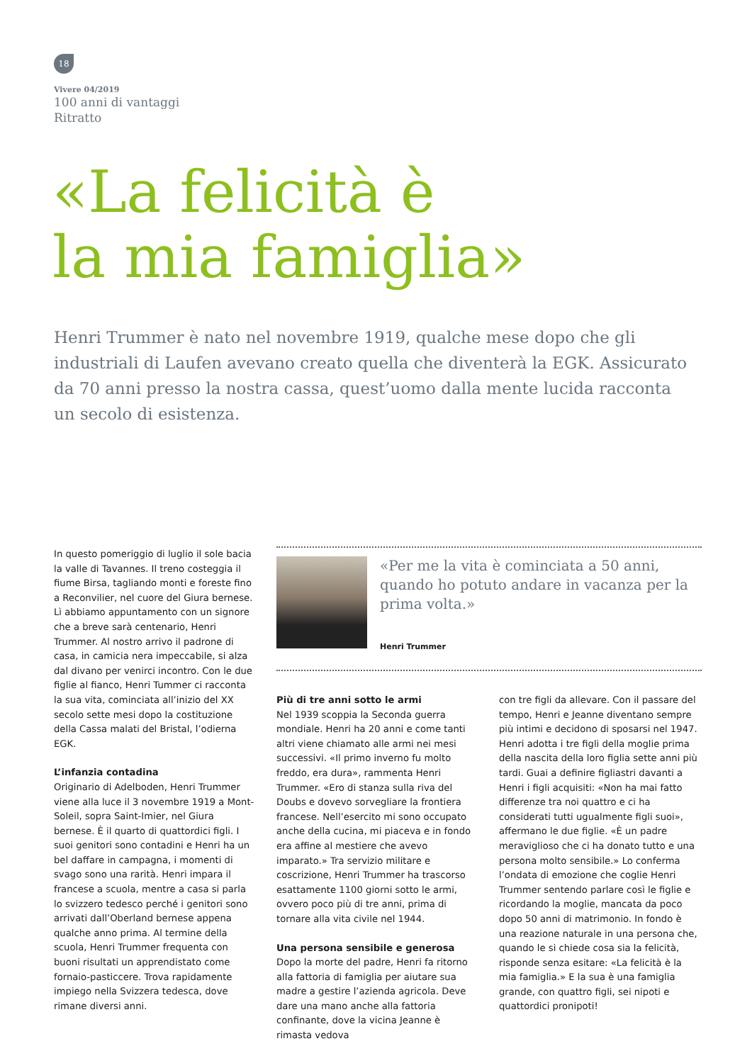18
Vivere 04/2019
100 anni di vantaggi
Ritratto
«La felicità è
la mia famiglia»
Henri Trummer è nato nel novembre 1919, qualche mese dopo che gli industriali di Laufen avevano creato quella che diventerà la EGK. Assicurato da 70 anni presso la nostra cassa, quest’uomo dalla mente lucida racconta un secolo di esistenza.
In questo pomeriggio di luglio il sole bacia la valle di Tavannes. Il treno costeggia il fiume Birsa, tagliando monti e foreste fino a Reconvilier, nel cuore del Giura bernese. Lì abbiamo appuntamento con un signore che a breve sarà centenario, Henri Trummer. Al nostro arrivo il padrone di casa, in camicia nera impeccabile, si alza dal divano per venirci incontro. Con le due figlie al fianco, Henri Tummer ci racconta la sua vita, cominciata all’inizio del XX secolo sette mesi dopo la costituzione della Cassa malati del Bristal, l’odierna EGK.
L’infanzia contadina
Originario di Adelboden, Henri Trummer viene alla luce il 3 novembre 1919 a Mont-Soleil, sopra Saint-Imier, nel Giura bernese. È il quarto di quattordici figli. I suoi genitori sono contadini e Henri ha un bel daffare in campagna, i momenti di svago sono una rarità. Henri impara il francese a scuola, mentre a casa si parla lo svizzero tedesco perché i genitori sono arrivati dall’Oberland bernese appena qualche anno prima. Al termine della scuola, Henri Trummer frequenta con buoni risultati un apprendistato come fornaio-pasticcere. Trova rapidamente impiego nella Svizzera tedesca, dove rimane diversi anni.
«Per me la vita è cominciata a 50 anni, quando ho potuto andare in vacanza per la prima volta.»
Henri Trummer
Più di tre anni sotto le armi
Nel 1939 scoppia la Seconda guerra mondiale. Henri ha 20 anni e come tanti altri viene chiamato alle armi nei mesi successivi. «Il primo inverno fu molto freddo, era dura», rammenta Henri Trummer. «Ero di stanza sulla riva del Doubs e dovevo sorvegliare la frontiera francese. Nell’esercito mi sono occupato anche della cucina, mi piaceva e in fondo era affine al mestiere che avevo imparato.» Tra servizio militare e coscrizione, Henri Trummer ha trascorso esattamente 1100 giorni sotto le armi, ovvero poco più di tre anni, prima di tornare alla vita civile nel 1944.
Una persona sensibile e generosa
Dopo la morte del padre, Henri fa ritorno alla fattoria di famiglia per aiutare sua madre a gestire l’azienda agricola. Deve dare una mano anche alla fattoria confinante, dove la vicina Jeanne è rimasta vedova
con tre figli da allevare. Con il passare del tempo, Henri e Jeanne diventano sempre più intimi e decidono di sposarsi nel 1947. Henri adotta i tre figli della moglie prima della nascita della loro figlia sette anni più tardi. Guai a definire figliastri davanti a Henri i figli acquisiti: «Non ha mai fatto differenze tra noi quattro e ci ha considerati tutti ugualmente figli suoi», affermano le due figlie. «È un padre meraviglioso che ci ha donato tutto e una persona molto sensibile.» Lo conferma l’ondata di emozione che coglie Henri Trummer sentendo parlare così le figlie e ricordando la moglie, mancata da poco dopo 50 anni di matrimonio. In fondo è una reazione naturale in una persona che, quando le si chiede cosa sia la felicità, risponde senza esitare: «La felicità è la mia famiglia.» E la sua è una famiglia grande, con quattro figli, sei nipoti e quattordici pronipoti!